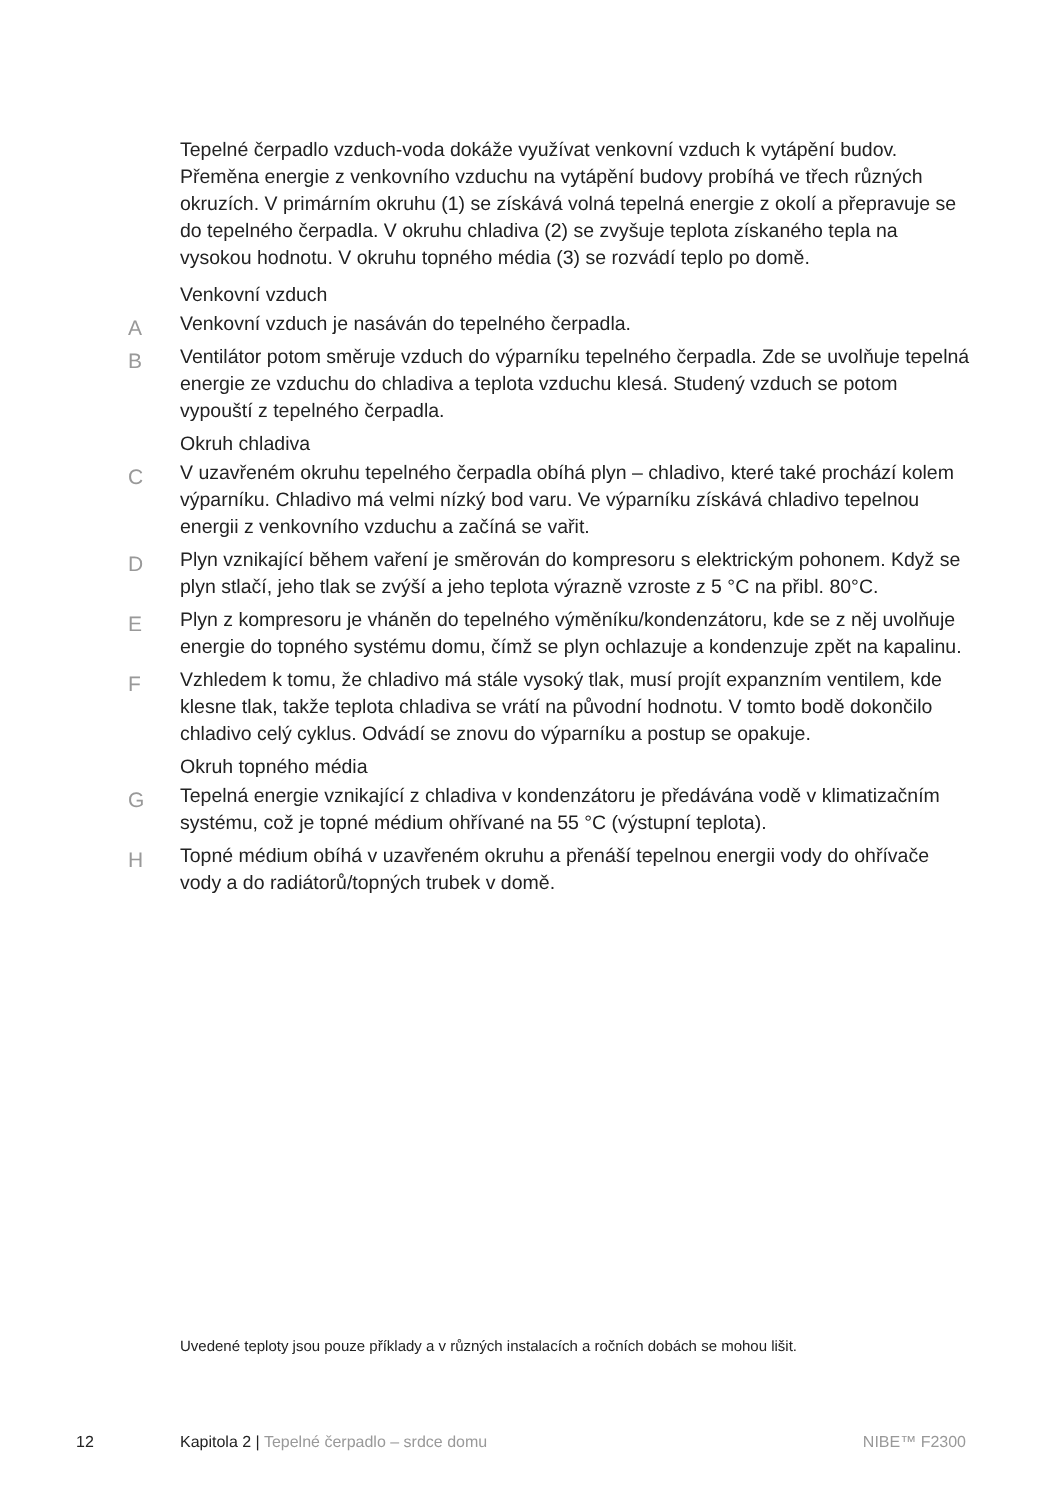Tepelné čerpadlo vzduch-voda dokáže využívat venkovní vzduch k vytápění budov. Přeměna energie z venkovního vzduchu na vytápění budovy probíhá ve třech různých okruzích. V primárním okruhu (1) se získává volná tepelná energie z okolí a přepravuje se do tepelného čerpadla. V okruhu chladiva (2) se zvyšuje teplota získaného tepla na vysokou hodnotu. V okruhu topného média (3) se rozvádí teplo po domě.
Venkovní vzduch
A
Venkovní vzduch je nasáván do tepelného čerpadla.
B
Ventilátor potom směruje vzduch do výparníku tepelného čerpadla. Zde se uvolňuje tepelná energie ze vzduchu do chladiva a teplota vzduchu klesá. Studený vzduch se potom vypouští z tepelného čerpadla.
Okruh chladiva
C
V uzavřeném okruhu tepelného čerpadla obíhá plyn – chladivo, které také prochází kolem výparníku. Chladivo má velmi nízký bod varu. Ve výparníku získává chladivo tepelnou energii z venkovního vzduchu a začíná se vařit.
D
Plyn vznikající během vaření je směrován do kompresoru s elektrickým pohonem. Když se plyn stlačí, jeho tlak se zvýší a jeho teplota výrazně vzroste z 5 °C na přibl. 80°C.
E
Plyn z kompresoru je vháněn do tepelného výměníku/kondenzátoru, kde se z něj uvolňuje energie do topného systému domu, čímž se plyn ochlazuje a kondenzuje zpět na kapalinu.
F
Vzhledem k tomu, že chladivo má stále vysoký tlak, musí projít expanzním ventilem, kde klesne tlak, takže teplota chladiva se vrátí na původní hodnotu. V tomto bodě dokončilo chladivo celý cyklus. Odvádí se znovu do výparníku a postup se opakuje.
Okruh topného média
G
Tepelná energie vznikající z chladiva v kondenzátoru je předávána vodě v klimatizačním systému, což je topné médium ohřívané na 55 °C (výstupní teplota).
H
Topné médium obíhá v uzavřeném okruhu a přenáší tepelnou energii vody do ohřívače vody a do radiátorů/topných trubek v domě.
Uvedené teploty jsou pouze příklady a v různých instalacích a ročních dobách se mohou lišit.
12 Kapitola 2 | Tepelné čerpadlo – srdce domu NIBE™ F2300